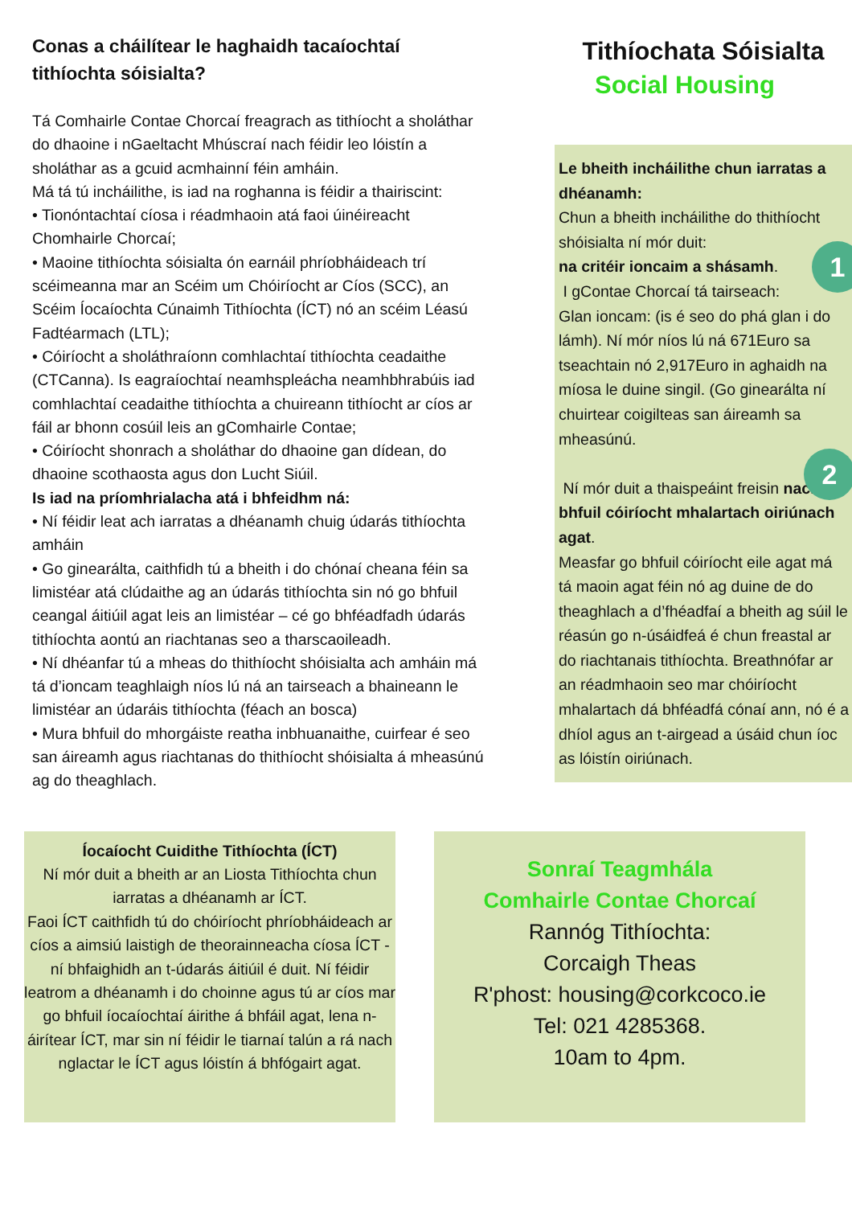Conas a cháilítear le haghaidh tacaíochtaí tithíochta sóisialta?
Tá Comhairle Contae Chorcaí freagrach as tithíocht a sholáthar do dhaoine i nGaeltacht Mhúscraí nach féidir leo lóistín a sholáthar as a gcuid acmhainní féin amháin.
Má tá tú incháilithe, is iad na roghanna is féidir a thairiscint:
• Tionóntachtaí cíosa i réadmhaoin atá faoi úinéireacht Chomhairle Chorcaí;
• Maoine tithíochta sóisialta ón earnáil phríobháideach trí scéimeanna mar an Scéim um Chóiríocht ar Cíos (SCC), an Scéim Íocaíochta Cúnaimh Tithíochta (ÍCT) nó an scéim Léasú Fadtéarmach (LTL);
• Cóiríocht a sholáthraíonn comhlachtaí tithíochta ceadaithe (CTCanna). Is eagraíochtaí neamhspleácha neamhbhrabúis iad comhlachtaí ceadaithe tithíochta a chuireann tithíocht ar cíos ar fáil ar bhonn cosúil leis an gComhairle Contae;
• Cóiríocht shonrach a sholáthar do dhaoine gan dídean, do dhaoine scothaosta agus don Lucht Siúil.
Is iad na príomhrialacha atá i bhfeidhm ná:
• Ní féidir leat ach iarratas a dhéanamh chuig údarás tithíochta amháin
• Go ginearálta, caithfidh tú a bheith i do chónaí cheana féin sa limistéar atá clúdaithe ag an údarás tithíochta sin nó go bhfuil ceangal áitiúil agat leis an limistéar – cé go bhféadfadh údarás tithíochta aontú an riachtanas seo a tharscaoileadh.
• Ní dhéanfar tú a mheas do thithíocht shóisialta ach amháin má tá d’ioncam teaghlaigh níos lú ná an tairseach a bhaineann le limistéar an údaráis tithíochta (féach an bosca)
• Mura bhfuil do mhorgáiste reatha inbhuanaithe, cuirfear é seo san áireamh agus riachtanas do thithíocht shóisialta á mheasúnú ag do theaghlach.
Tithíochata Sóisialta
Social Housing
Le bheith incháilithe chun iarratas a dhéanamh:
Chun a bheith incháilithe do thithíocht shóisialta ní mór duit:
na critéir ioncaim a shásamh.
I gContae Chorcaí tá tairseach:
Glan ioncam: (is é seo do phá glan i do lámh). Ní mór níos lú ná 671Euro sa tseachtain nó 2,917Euro in aghaidh na míosa le duine singil. (Go ginearálta ní chuirtear coigilteas san áireamh sa mheasúnú.
1
2
Ní mór duit a thaispeáint freisin nach bhfuil cóiríocht mhalartach oiriúnach agat.
Measfar go bhfuil cóiríocht eile agat má tá maoin agat féin nó ag duine de do theaghlach a d’fhéadfaí a bheith ag súil le réasún go n-úsáidfeá é chun freastal ar do riachtanais tithíochta. Breathnófar ar an réadmhaoin seo mar chóiríocht mhalartach dá bhféadfá cónaí ann, nó é a dhíol agus an t-airgead a úsáid chun íoc as lóistín oiriúnach.
Íocaíocht Cuidithe Tithíochta (ÍCT)
Ní mór duit a bheith ar an Liosta Tithíochta chun iarratas a dhéanamh ar ÍCT.
Faoi ÍCT caithfidh tú do chóiríocht phríobháideach ar cíos a aimsiú laistigh de theorainneacha cíosa ÍCT - ní bhfaighidh an t-údarás áitiúil é duit. Ní féidir leatrom a dhéanamh i do choinne agus tú ar cíos mar go bhfuil íocaíochtaí áirithe á bhfáil agat, lena n-áirítear ÍCT, mar sin ní féidir le tiarnaí talún a rá nach nglactar le ÍCT agus lóistín á bhfógairt agat.
Sonraí Teagmhála
Comhairle Contae Chorcaí
Rannóg Tithíochta:
Corcaigh Theas
R'phost: housing@corkcoco.ie
Tel: 021 4285368.
10am to 4pm.